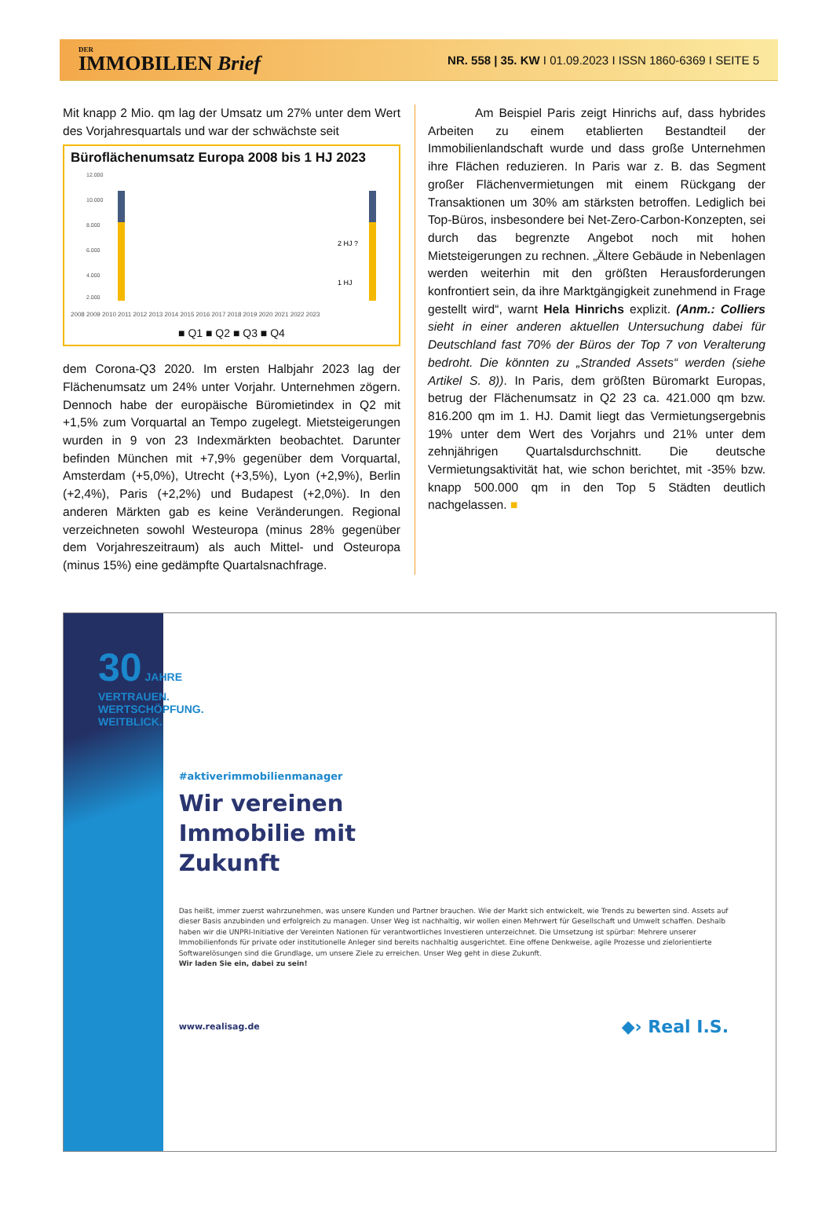DER
IMMOBILIEN Brief
NR. 558 | 35. KW I 01.09.2023 I ISSN 1860-6369 I SEITE 5
Mit knapp 2 Mio. qm lag der Umsatz um 27% unter dem Wert des Vorjahresquartals und war der schwächste seit
Büroflächenumsatz Europa 2008 bis 1 HJ 2023
12.000
10.000
8.000
6.000
4.000
2.000
2 HJ ?
1 HJ
2008 2009 2010 2011 2012 2013 2014 2015 2016 2017 2018 2019 2020 2021 2022 2023
■ Q1 ■ Q2 ■ Q3 ■ Q4
dem Corona-Q3 2020. Im ersten Halbjahr 2023 lag der Flächenumsatz um 24% unter Vorjahr. Unternehmen zögern. Dennoch habe der europäische Büromietindex in Q2 mit +1,5% zum Vorquartal an Tempo zugelegt. Mietsteigerungen wurden in 9 von 23 Indexmärkten beobachtet. Darunter befinden München mit +7,9% gegenüber dem Vorquartal, Amsterdam (+5,0%), Utrecht (+3,5%), Lyon (+2,9%), Berlin (+2,4%), Paris (+2,2%) und Budapest (+2,0%). In den anderen Märkten gab es keine Veränderungen. Regional verzeichneten sowohl Westeuropa (minus 28% gegenüber dem Vorjahreszeitraum) als auch Mittel- und Osteuropa (minus 15%) eine gedämpfte Quartalsnachfrage.
Am Beispiel Paris zeigt Hinrichs auf, dass hybrides Arbeiten zu einem etablierten Bestandteil der Immobilienlandschaft wurde und dass große Unternehmen ihre Flächen reduzieren. In Paris war z. B. das Segment großer Flächenvermietungen mit einem Rückgang der Transaktionen um 30% am stärksten betroffen. Lediglich bei Top-Büros, insbesondere bei Net-Zero-Carbon-Konzepten, sei durch das begrenzte Angebot noch mit hohen Mietsteigerungen zu rechnen. „Ältere Gebäude in Nebenlagen werden weiterhin mit den größten Herausforderungen konfrontiert sein, da ihre Marktgängigkeit zunehmend in Frage gestellt wird“, warnt Hela Hinrichs explizit. (Anm.: Colliers sieht in einer anderen aktuellen Untersuchung dabei für Deutschland fast 70% der Büros der Top 7 von Veralterung bedroht. Die könnten zu „Stranded Assets“ werden (siehe Artikel S. 8)). In Paris, dem größten Büromarkt Europas, betrug der Flächenumsatz in Q2 23 ca. 421.000 qm bzw. 816.200 qm im 1. HJ. Damit liegt das Vermietungsergebnis 19% unter dem Wert des Vorjahrs und 21% unter dem zehnjährigen Quartalsdurchschnitt. Die deutsche Vermietungsaktivität hat, wie schon berichtet, mit -35% bzw. knapp 500.000 qm in den Top 5 Städten deutlich nachgelassen. ■
30 JAHRE VERTRAUEN.
WERTSCHÖPFUNG.
WEITBLICK.
#aktiverimmobilienmanager
Wir vereinen
Immobilie mit
Zukunft
Das heißt, immer zuerst wahrzunehmen, was unsere Kunden und Partner brauchen. Wie der Markt sich entwickelt, wie Trends zu bewerten sind. Assets auf dieser Basis anzubinden und erfolgreich zu managen. Unser Weg ist nachhaltig, wir wollen einen Mehrwert für Gesellschaft und Umwelt schaffen. Deshalb haben wir die UNPRI-Initiative der Vereinten Nationen für verantwortliches Investieren unterzeichnet. Die Umsetzung ist spürbar: Mehrere unserer Immobilienfonds für private oder institutionelle Anleger sind bereits nachhaltig ausgerichtet. Eine offene Denkweise, agile Prozesse und zielorientierte Softwarelösungen sind die Grundlage, um unsere Ziele zu erreichen. Unser Weg geht in diese Zukunft.
Wir laden Sie ein, dabei zu sein!
www.realisag.de ◆› Real I.S.